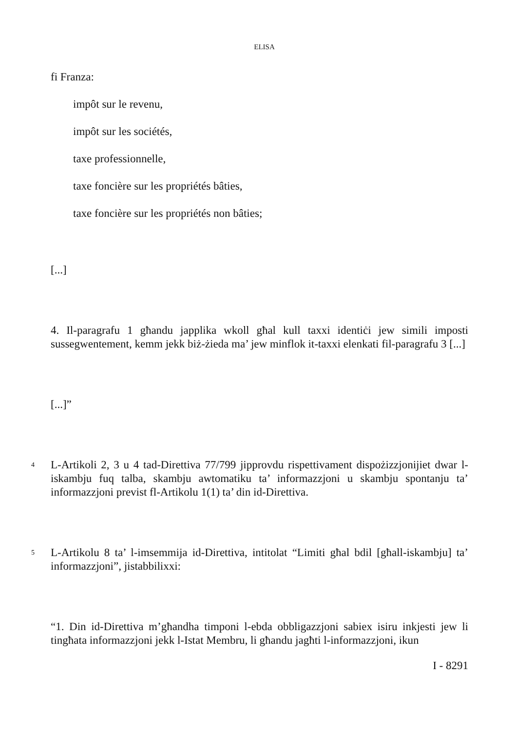ELISA
fi Franza:
impôt sur le revenu,
impôt sur les sociétés,
taxe professionnelle,
taxe foncière sur les propriétés bâties,
taxe foncière sur les propriétés non bâties;
[...]
4. Il-paragrafu 1 għandu japplika wkoll għal kull taxxi identiċi jew simili imposti sussegwentement, kemm jekk biż-żieda ma’ jew minflok it-taxxi elenkati fil-paragrafu 3 [...]
[...]”
4
L-Artikoli 2, 3 u 4 tad-Direttiva 77/799 jipprovdu rispettivament dispożizzjonijiet dwar l-iskambju fuq talba, skambju awtomatiku ta’ informazzjoni u skambju spontanju ta’ informazzjoni previst fl-Artikolu 1(1) ta’ din id-Direttiva.
5
L-Artikolu 8 ta’ l-imsemmija id-Direttiva, intitolat “Limiti għal bdil [għall-iskambju] ta’ informazzjoni”, jistabbilixxi:
“1. Din id-Direttiva m’għandha timponi l-ebda obbligazzjoni sabiex isiru inkjesti jew li tingħata informazzjoni jekk l-Istat Membru, li għandu jagħti l-informazzjoni, ikun
I - 8291